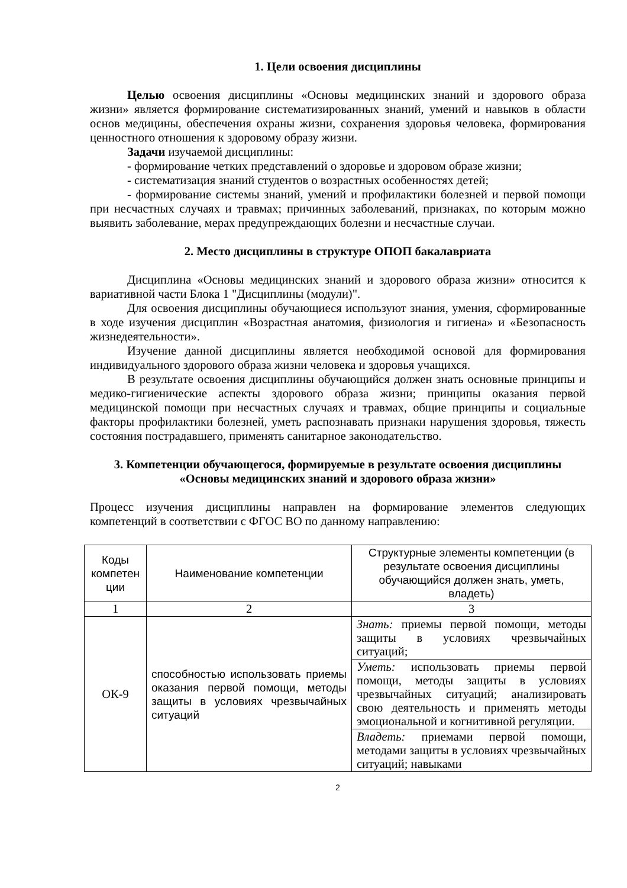1. Цели освоения дисциплины
Целью освоения дисциплины «Основы медицинских знаний и здорового образа жизни» является формирование систематизированных знаний, умений и навыков в области основ медицины, обеспечения охраны жизни, сохранения здоровья человека, формирования ценностного отношения к здоровому образу жизни.
Задачи изучаемой дисциплины:
- формирование четких представлений о здоровье и здоровом образе жизни;
- систематизация знаний студентов о возрастных особенностях детей;
- формирование системы знаний, умений и профилактики болезней и первой помощи при несчастных случаях и травмах; причинных заболеваний, признаках, по которым можно выявить заболевание, мерах предупреждающих болезни и несчастные случаи.
2. Место дисциплины в структуре ОПОП бакалавриата
Дисциплина «Основы медицинских знаний и здорового образа жизни» относится к вариативной части Блока 1 "Дисциплины (модули)".
Для освоения дисциплины обучающиеся используют знания, умения, сформированные в ходе изучения дисциплин «Возрастная анатомия, физиология и гигиена» и «Безопасность жизнедеятельности».
Изучение данной дисциплины является необходимой основой для формирования индивидуального здорового образа жизни человека и здоровья учащихся.
В результате освоения дисциплины обучающийся должен знать основные принципы и медико-гигиенические аспекты здорового образа жизни; принципы оказания первой медицинской помощи при несчастных случаях и травмах, общие принципы и социальные факторы профилактики болезней, уметь распознавать признаки нарушения здоровья, тяжесть состояния пострадавшего, применять санитарное законодательство.
3. Компетенции обучающегося, формируемые в результате освоения дисциплины
«Основы медицинских знаний и здорового образа жизни»
Процесс изучения дисциплины направлен на формирование элементов следующих компетенций в соответствии с ФГОС ВО по данному направлению:
| Коды компетен ции | Наименование компетенции | Структурные элементы компетенции (в результате освоения дисциплины обучающийся должен знать, уметь, владеть) |
| --- | --- | --- |
| 1 | 2 | 3 |
| ОК-9 | способностью использовать приемы оказания первой помощи, методы защиты в условиях чрезвычайных ситуаций | Знать: приемы первой помощи, методы защиты в условиях чрезвычайных ситуаций; |
| | | Уметь: использовать приемы первой помощи, методы защиты в условиях чрезвычайных ситуаций; анализировать свою деятельность и применять методы эмоциональной и когнитивной регуляции. |
| | | Владеть: приемами первой помощи, методами защиты в условиях чрезвычайных ситуаций; навыками |
2